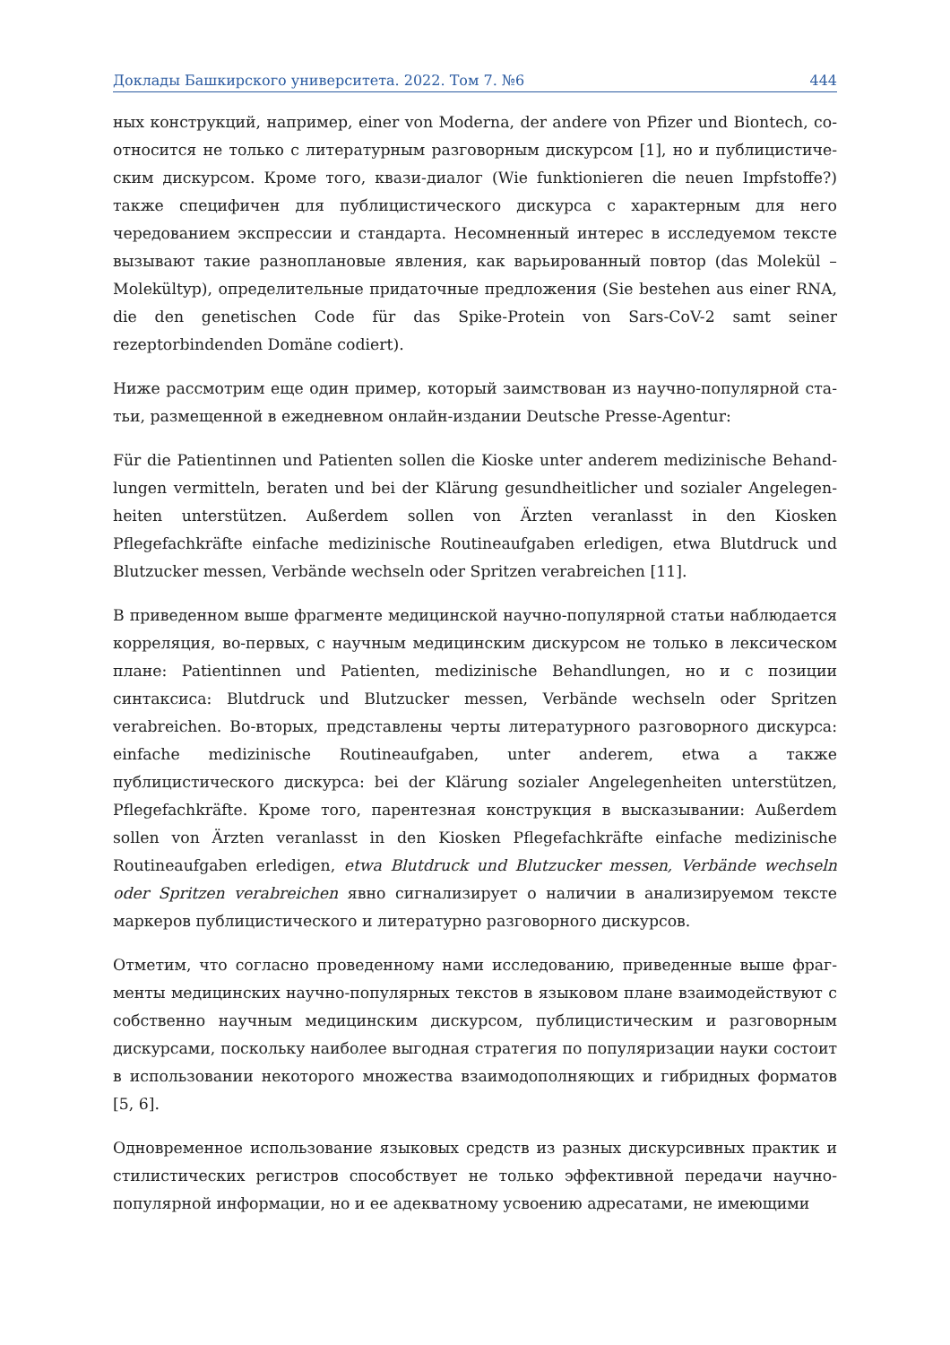Доклады Башкирского университета. 2022. Том 7. №6 444
ных конструкций, например, einer von Moderna, der andere von Pfizer und Biontech, со­относится не только с литературным разговорным дискурсом [1], но и публицистиче­ским дискурсом. Кроме того, квази-диалог (Wie funktionieren die neuen Impfstoffe?) также специфичен для публицистического дискурса с характерным для него чередова­нием экспрессии и стандарта. Несомненный интерес в исследуемом тексте вызывают такие разноплановые явления, как варьированный повтор (das Molekül – Molekültyp), определительные придаточные предложения (Sie bestehen aus einer RNA, die den ge­netischen Code für das Spike-Protein von Sars-CoV-2 samt seiner rezeptorbindenden Domäne codiert).
Ниже рассмотрим еще один пример, который заимствован из научно-популярной ста­тьи, размещенной в ежедневном онлайн-издании Deutsche Presse-Agentur:
Für die Patientinnen und Patienten sollen die Kioske unter anderem medizinische Behand­lungen vermitteln, beraten und bei der Klärung gesundheitlicher und sozialer Angelegen­heiten unterstützen. Außerdem sollen von Ärzten veranlasst in den Kiosken Pflegefachkräfte einfache medizinische Routineaufgaben erledigen, etwa Blutdruck und Blutzucker messen, Verbände wechseln oder Spritzen verabreichen [11].
В приведенном выше фрагменте медицинской научно-популярной статьи наблюдает­ся корреляция, во-первых, с научным медицинским дискурсом не только в лексиче­ском плане: Patientinnen und Patienten, medizinische Behandlungen, но и с позиции синтаксиса: Blutdruck und Blutzucker messen, Verbände wechseln oder Spritzen verabreichen. Во-вторых, представлены черты литературного разговорного дискурса: einfache medizinische Routineaufgaben, unter anderem, etwa а также публицистического дискурса: bei der Klärung sozialer Angelegenheiten unterstützen, Pflegefachkräfte. Кроме того, парентезная конструкция в высказывании: Außerdem sollen von Ärzten veranlasst in den Kiosken Pflegefachkräfte einfache medizinische Routineaufgaben erledigen, etwa Blutdruck und Blutzucker messen, Verbände wechseln oder Spritzen verabreichen явно сигнали­зирует о наличии в анализируемом тексте маркеров публицистического и литературно разговорного дискурсов.
Отметим, что согласно проведенному нами исследованию, приведенные выше фраг­менты медицинских научно-популярных текстов в языковом плане взаимодействуют с собственно научным медицинским дискурсом, публицистическим и разговорным дискурсами, поскольку наиболее выгодная стратегия по популяризации науки состо­ит в использовании некоторого множества взаимодополняющих и гибридных фор­матов [5, 6].
Одновременное использование языковых средств из разных дискурсивных практик и стилистических регистров способствует не только эффективной передачи научно-популярной информации, но и ее адекватному усвоению адресатами, не имеющими